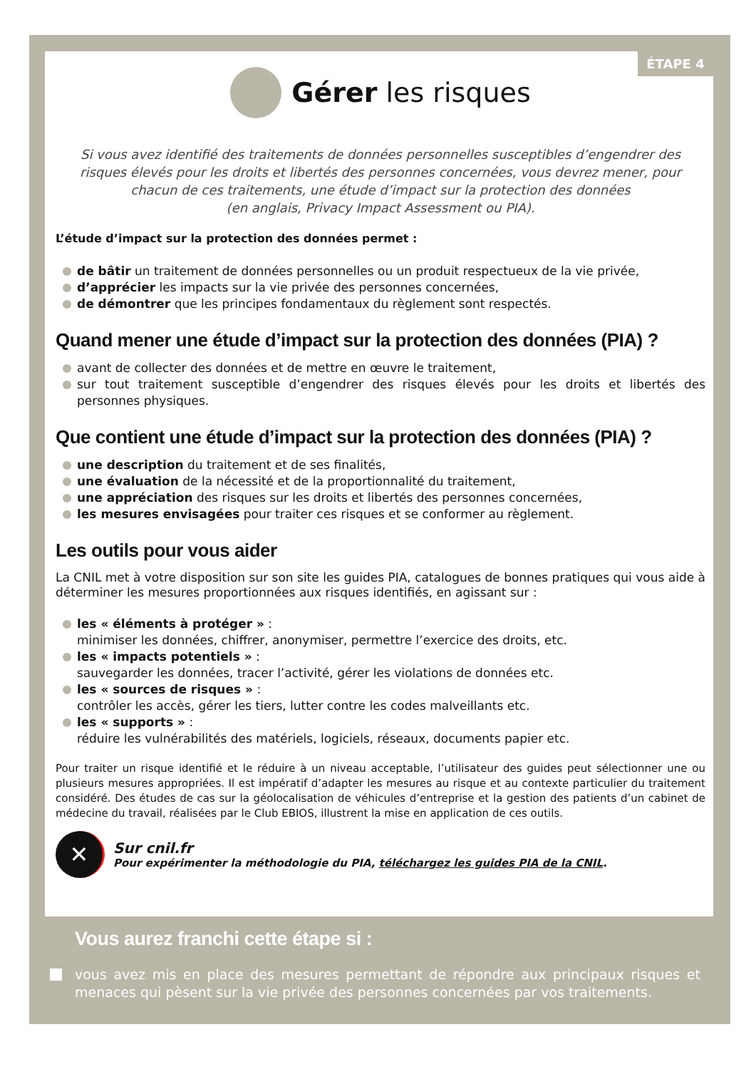ÉTAPE 4
Gérer les risques
Si vous avez identifié des traitements de données personnelles susceptibles d’engendrer des risques élevés pour les droits et libertés des personnes concernées, vous devrez mener, pour chacun de ces traitements, une étude d’impact sur la protection des données
(en anglais, Privacy Impact Assessment ou PIA).
L’étude d’impact sur la protection des données permet :
de bâtir un traitement de données personnelles ou un produit respectueux de la vie privée,
d’apprécier les impacts sur la vie privée des personnes concernées,
de démontrer que les principes fondamentaux du règlement sont respectés.
Quand mener une étude d’impact sur la protection des données (PIA) ?
avant de collecter des données et de mettre en œuvre le traitement,
sur tout traitement susceptible d’engendrer des risques élevés pour les droits et libertés des personnes physiques.
Que contient une étude d’impact sur la protection des données (PIA) ?
une description du traitement et de ses finalités,
une évaluation de la nécessité et de la proportionnalité du traitement,
une appréciation des risques sur les droits et libertés des personnes concernées,
les mesures envisagées pour traiter ces risques et se conformer au règlement.
Les outils pour vous aider
La CNIL met à votre disposition sur son site les guides PIA, catalogues de bonnes pratiques qui vous aide à déterminer les mesures proportionnées aux risques identifiés, en agissant sur :
les « éléments à protéger » :
minimiser les données, chiffrer, anonymiser, permettre l’exercice des droits, etc.
les « impacts potentiels » :
sauvegarder les données, tracer l’activité, gérer les violations de données etc.
les « sources de risques » :
contrôler les accès, gérer les tiers, lutter contre les codes malveillants etc.
les « supports » :
réduire les vulnérabilités des matériels, logiciels, réseaux, documents papier etc.
Pour traiter un risque identifié et le réduire à un niveau acceptable, l’utilisateur des guides peut sélectionner une ou plusieurs mesures appropriées. Il est impératif d’adapter les mesures au risque et au contexte particulier du traitement considéré. Des études de cas sur la géolocalisation de véhicules d’entreprise et la gestion des patients d’un cabinet de médecine du travail, réalisées par le Club EBIOS, illustrent la mise en application de ces outils.
✕
Sur cnil.fr
Pour expérimenter la méthodologie du PIA, téléchargez les guides PIA de la CNIL.
Vous aurez franchi cette étape si :
vous avez mis en place des mesures permettant de répondre aux principaux risques et menaces qui pèsent sur la vie privée des personnes concernées par vos traitements.